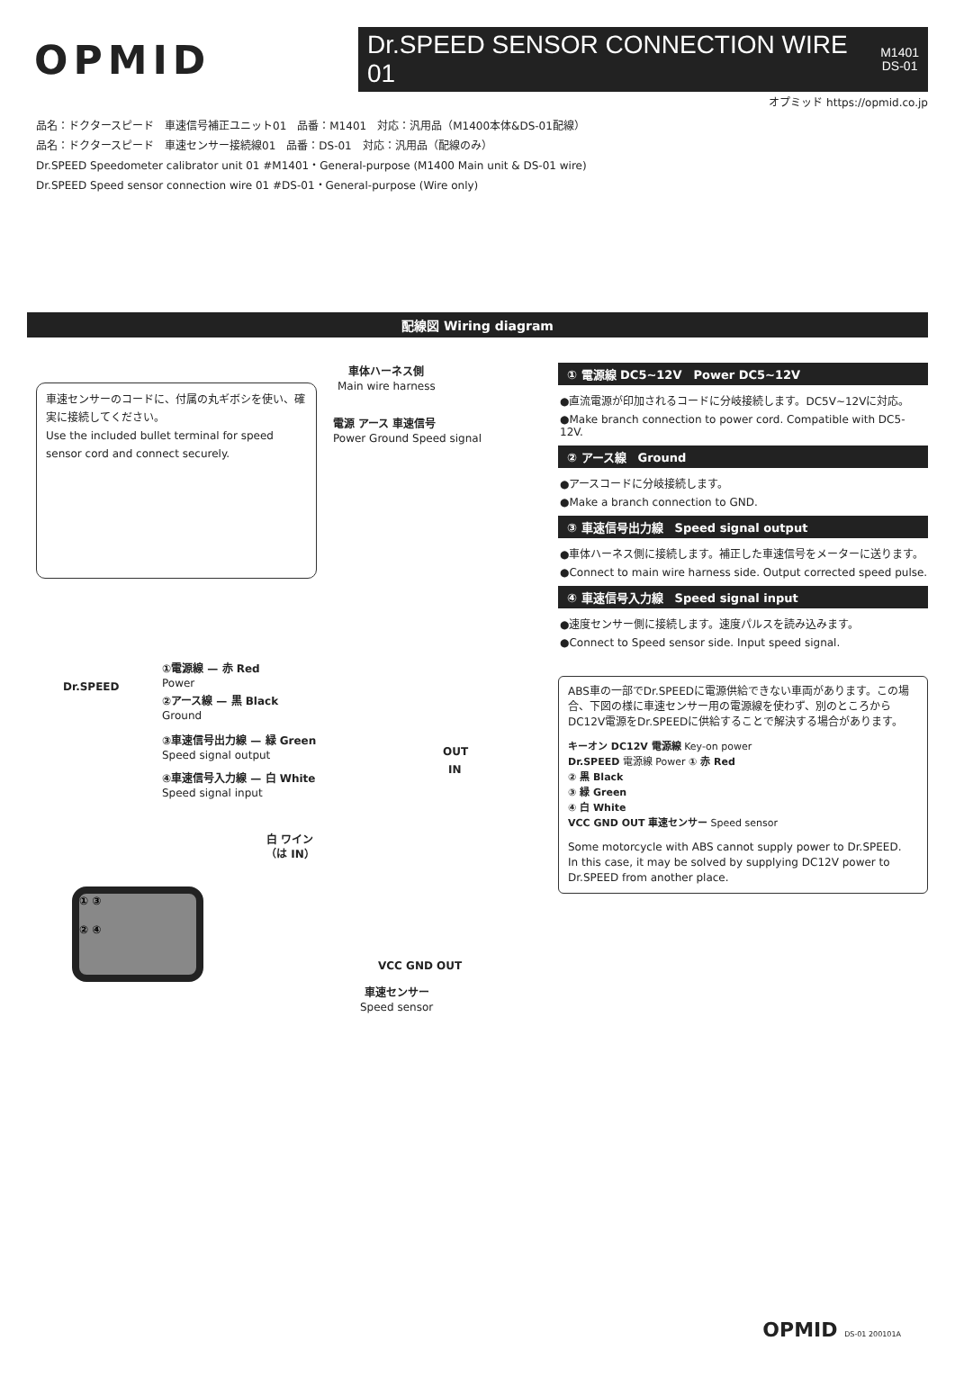OPMID
Dr.SPEED SENSOR CONNECTION WIRE 01 M1401
DS-01
オプミッド https://opmid.co.jp
品名：ドクタースピード　車速信号補正ユニット01　品番：M1401　対応：汎用品（M1400本体&DS-01配線）
品名：ドクタースピード　車速センサー接続線01　品番：DS-01　対応：汎用品（配線のみ）
Dr.SPEED Speedometer calibrator unit 01 #M1401・General-purpose (M1400 Main unit & DS-01 wire)
Dr.SPEED Speed sensor connection wire 01 #DS-01・General-purpose (Wire only)
配線図 Wiring diagram
車速センサーのコードに、付属の丸ギボシを使い、確実に接続してください。
Use the included bullet terminal for speed sensor cord and connect securely.
車体ハーネス側
Main wire harness
電源 アース 車速信号
Power Ground Speed signal
①電源線 — 赤 Red
Power
②アース線 — 黒 Black
Ground
③車速信号出力線 — 緑 Green
Speed signal output
④車速信号入力線 — 白 White
Speed signal input
OUT
IN
Dr.SPEED
白 ワイン
（は IN）
① ③
② ④
VCC GND OUT
車速センサー
Speed sensor
① 電源線 DC5~12V　Power DC5~12V
●直流電源が印加されるコードに分岐接続します。DC5V~12Vに対応。
●Make branch connection to power cord. Compatible with DC5-12V.
② アース線　Ground
●アースコードに分岐接続します。
●Make a branch connection to GND.
③ 車速信号出力線　Speed signal output
●車体ハーネス側に接続します。補正した車速信号をメーターに送ります。
●Connect to main wire harness side. Output corrected speed pulse.
④ 車速信号入力線　Speed signal input
●速度センサー側に接続します。速度パルスを読み込みます。
●Connect to Speed sensor side. Input speed signal.
ABS車の一部でDr.SPEEDに電源供給できない車両があります。この場合、下図の様に車速センサー用の電源線を使わず、別のところからDC12V電源をDr.SPEEDに供給することで解決する場合があります。
キーオン DC12V 電源線 Key-on power
Dr.SPEED 電源線 Power ① 赤 Red
② 黒 Black
③ 緑 Green
④ 白 White
VCC GND OUT 車速センサー Speed sensor
Some motorcycle with ABS cannot supply power to Dr.SPEED.
In this case, it may be solved by supplying DC12V power to Dr.SPEED from another place.
OPMID DS-01 200101A